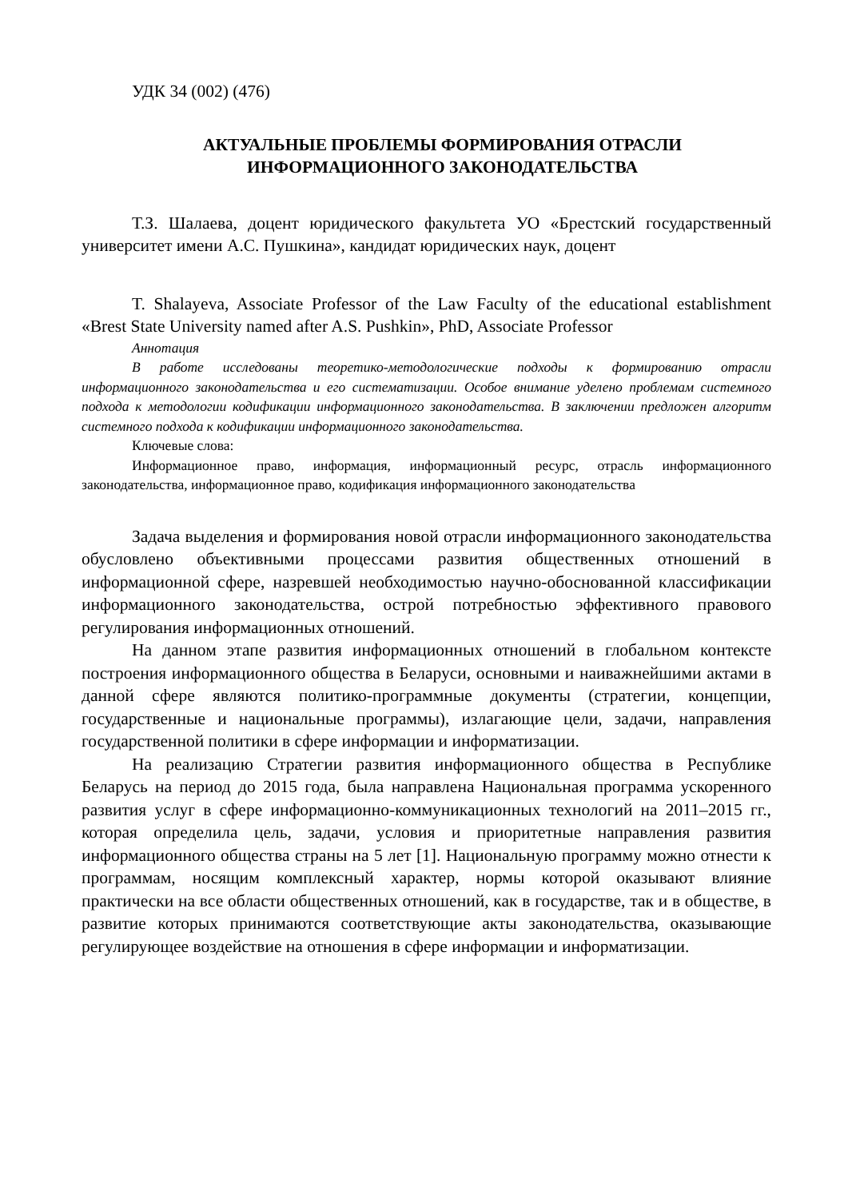УДК 34 (002) (476)
АКТУАЛЬНЫЕ ПРОБЛЕМЫ ФОРМИРОВАНИЯ ОТРАСЛИ
ИНФОРМАЦИОННОГО ЗАКОНОДАТЕЛЬСТВА
Т.З. Шалаева, доцент юридического факультета УО «Брестский государственный университет имени А.С. Пушкина», кандидат юридических наук, доцент
T. Shalayeva, Associate Professor of the Law Faculty of the educational establishment «Brest State University named after A.S. Pushkin», PhD, Associate Professor
Аннотация
В работе исследованы теоретико-методологические подходы к формированию отрасли информационного законодательства и его систематизации. Особое внимание уделено проблемам системного подхода к методологии кодификации информационного законодательства. В заключении предложен алгоритм системного подхода к кодификации информационного законодательства.
Ключевые слова:
Информационное право, информация, информационный ресурс, отрасль информационного законодательства, информационное право, кодификация информационного законодательства
Задача выделения и формирования новой отрасли информационного законодательства обусловлено объективными процессами развития общественных отношений в информационной сфере, назревшей необходимостью научно-обоснованной классификации информационного законодательства, острой потребностью эффективного правового регулирования информационных отношений.
На данном этапе развития информационных отношений в глобальном контексте построения информационного общества в Беларуси, основными и наиважнейшими актами в данной сфере являются политико-программные документы (стратегии, концепции, государственные и национальные программы), излагающие цели, задачи, направления государственной политики в сфере информации и информатизации.
На реализацию Стратегии развития информационного общества в Республике Беларусь на период до 2015 года, была направлена Национальная программа ускоренного развития услуг в сфере информационно-коммуникационных технологий на 2011–2015 гг., которая определила цель, задачи, условия и приоритетные направления развития информационного общества страны на 5 лет [1]. Национальную программу можно отнести к программам, носящим комплексный характер, нормы которой оказывают влияние практически на все области общественных отношений, как в государстве, так и в обществе, в развитие которых принимаются соответствующие акты законодательства, оказывающие регулирующее воздействие на отношения в сфере информации и информатизации.